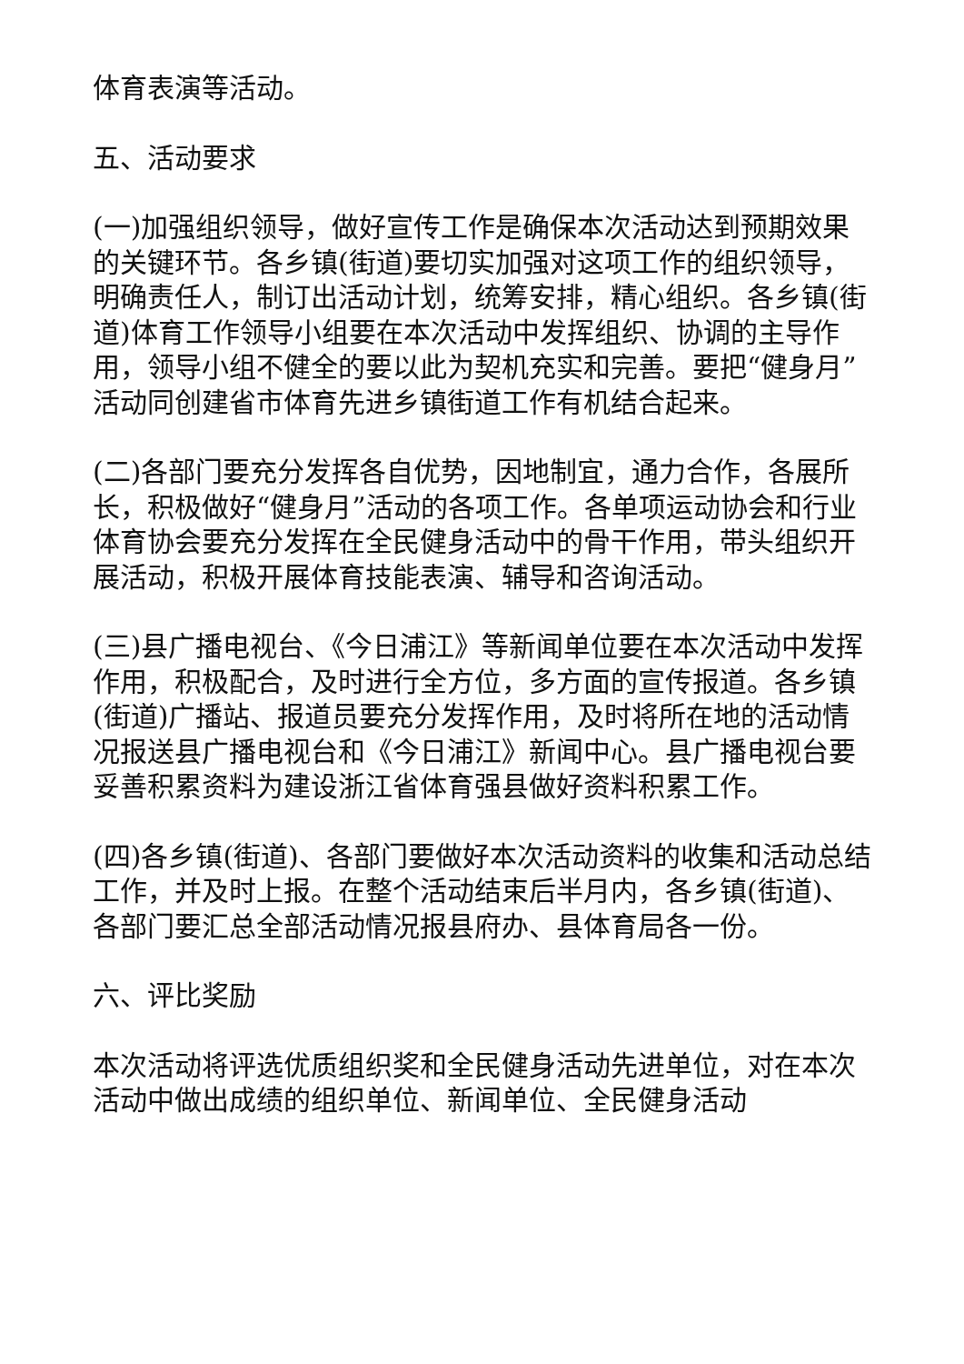体育表演等活动。
五、活动要求
(一)加强组织领导，做好宣传工作是确保本次活动达到预期效果的关键环节。各乡镇(街道)要切实加强对这项工作的组织领导，明确责任人，制订出活动计划，统筹安排，精心组织。各乡镇(街道)体育工作领导小组要在本次活动中发挥组织、协调的主导作用，领导小组不健全的要以此为契机充实和完善。要把“健身月”活动同创建省市体育先进乡镇街道工作有机结合起来。
(二)各部门要充分发挥各自优势，因地制宜，通力合作，各展所长，积极做好“健身月”活动的各项工作。各单项运动协会和行业体育协会要充分发挥在全民健身活动中的骨干作用，带头组织开展活动，积极开展体育技能表演、辅导和咨询活动。
(三)县广播电视台、《今日浦江》等新闻单位要在本次活动中发挥作用，积极配合，及时进行全方位，多方面的宣传报道。各乡镇(街道)广播站、报道员要充分发挥作用，及时将所在地的活动情况报送县广播电视台和《今日浦江》新闻中心。县广播电视台要妥善积累资料为建设浙江省体育强县做好资料积累工作。
(四)各乡镇(街道)、各部门要做好本次活动资料的收集和活动总结工作，并及时上报。在整个活动结束后半月内，各乡镇(街道)、各部门要汇总全部活动情况报县府办、县体育局各一份。
六、评比奖励
本次活动将评选优质组织奖和全民健身活动先进单位，对在本次活动中做出成绩的组织单位、新闻单位、全民健身活动